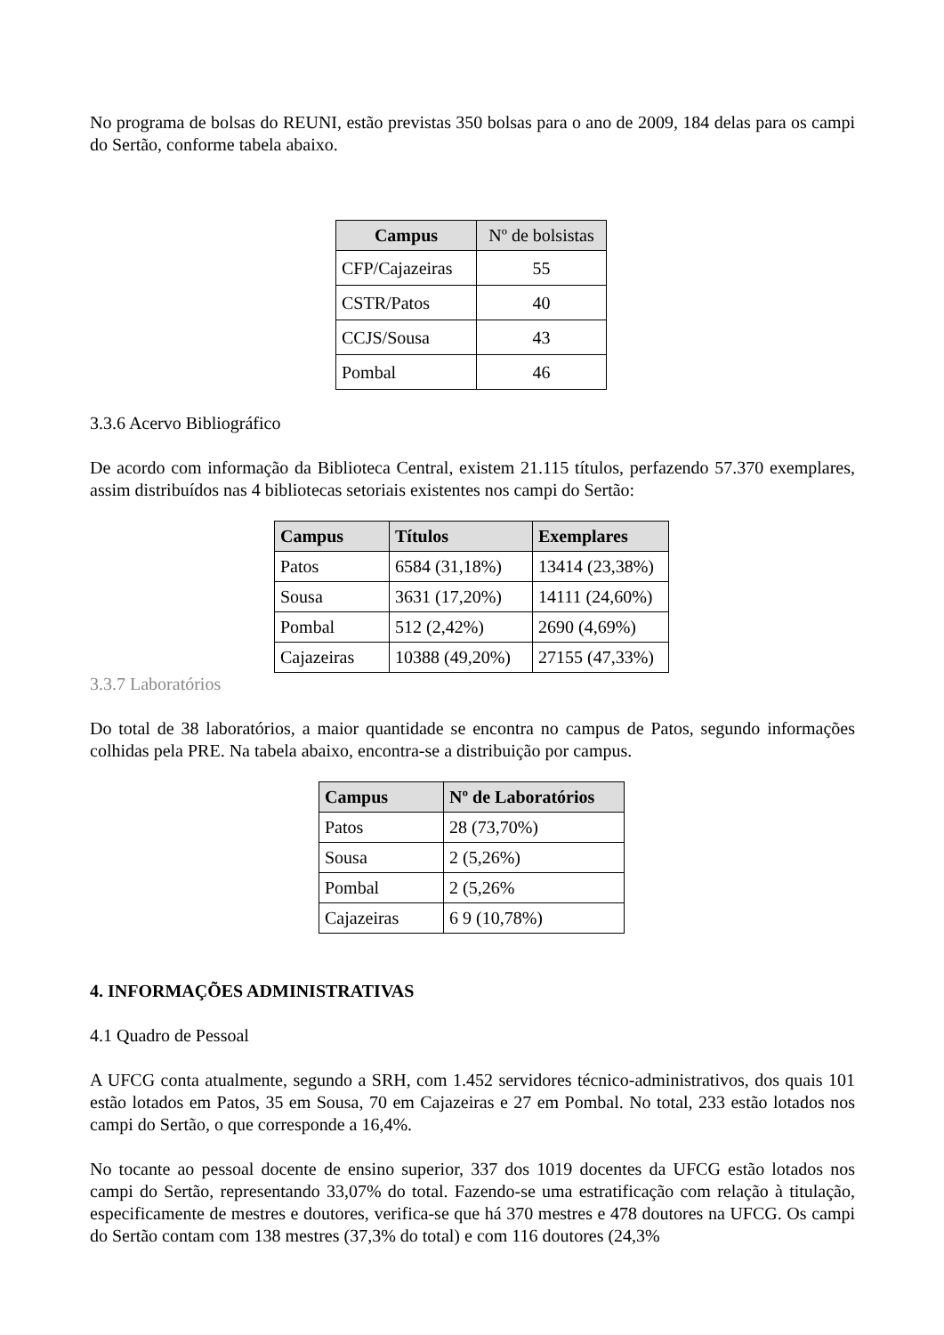No programa de bolsas do REUNI, estão previstas 350 bolsas para o ano de 2009, 184 delas para os campi do Sertão, conforme tabela abaixo.
| Campus | Nº de bolsistas |
| --- | --- |
| CFP/Cajazeiras | 55 |
| CSTR/Patos | 40 |
| CCJS/Sousa | 43 |
| Pombal | 46 |
3.3.6 Acervo Bibliográfico
De acordo com informação da Biblioteca Central, existem 21.115 títulos, perfazendo 57.370 exemplares, assim distribuídos nas 4 bibliotecas setoriais existentes nos campi do Sertão:
| Campus | Títulos | Exemplares |
| --- | --- | --- |
| Patos | 6584 (31,18%) | 13414 (23,38%) |
| Sousa | 3631 (17,20%) | 14111 (24,60%) |
| Pombal | 512 (2,42%) | 2690 (4,69%) |
| Cajazeiras | 10388 (49,20%) | 27155 (47,33%) |
3.3.7 Laboratórios
Do total de 38 laboratórios, a maior quantidade se encontra no campus de Patos, segundo informações colhidas pela PRE. Na tabela abaixo, encontra-se a distribuição por campus.
| Campus | Nº de Laboratórios |
| --- | --- |
| Patos | 28 (73,70%) |
| Sousa | 2 (5,26%) |
| Pombal | 2 (5,26% |
| Cajazeiras | 6 9 (10,78%) |
4. INFORMAÇÕES ADMINISTRATIVAS
4.1 Quadro de Pessoal
A UFCG conta atualmente, segundo a SRH, com 1.452 servidores técnico-administrativos, dos quais 101 estão lotados em Patos, 35 em Sousa, 70 em Cajazeiras e 27 em Pombal. No total, 233 estão lotados nos campi do Sertão, o que corresponde a 16,4%.
No tocante ao pessoal docente de ensino superior, 337 dos 1019 docentes da UFCG estão lotados nos campi do Sertão, representando 33,07% do total. Fazendo-se uma estratificação com relação à titulação, especificamente de mestres e doutores, verifica-se que há 370 mestres e 478 doutores na UFCG. Os campi do Sertão contam com 138 mestres (37,3% do total) e com 116 doutores (24,3%